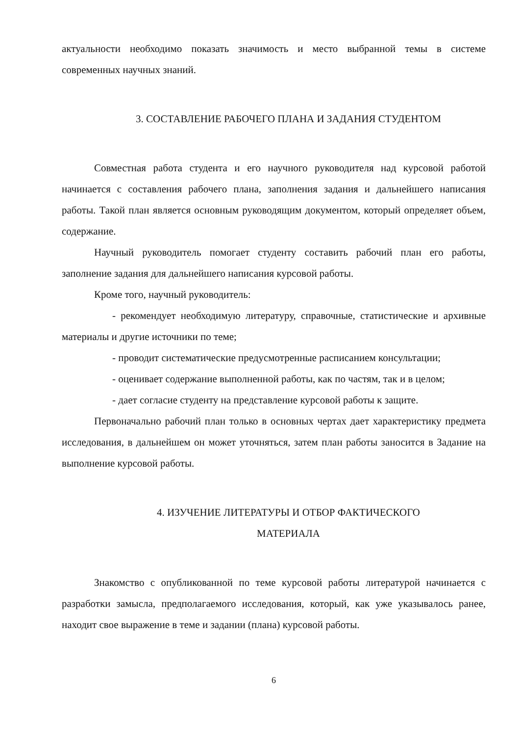актуальности необходимо показать значимость и место выбранной темы в системе современных научных знаний.
3. СОСТАВЛЕНИЕ РАБОЧЕГО ПЛАНА И ЗАДАНИЯ СТУДЕНТОМ
Совместная работа студента и его научного руководителя над курсовой работой начинается с составления рабочего плана, заполнения задания и дальнейшего написания работы. Такой план является основным руководящим документом, который определяет объем, содержание.
Научный руководитель помогает студенту составить рабочий план его работы, заполнение задания для дальнейшего написания курсовой работы.
Кроме того, научный руководитель:
- рекомендует необходимую литературу, справочные, статистические и архивные материалы и другие источники по теме;
- проводит систематические предусмотренные расписанием консультации;
- оценивает содержание выполненной работы, как по частям, так и в целом;
- дает согласие студенту на представление курсовой работы к защите.
Первоначально рабочий план только в основных чертах дает характеристику предмета исследования, в дальнейшем он может уточняться, затем план работы заносится в Задание на выполнение курсовой работы.
4. ИЗУЧЕНИЕ ЛИТЕРАТУРЫ И ОТБОР ФАКТИЧЕСКОГО
МАТЕРИАЛА
Знакомство с опубликованной по теме курсовой работы литературой начинается с разработки замысла, предполагаемого исследования, который, как уже указывалось ранее, находит свое выражение в теме и задании (плана) курсовой работы.
6